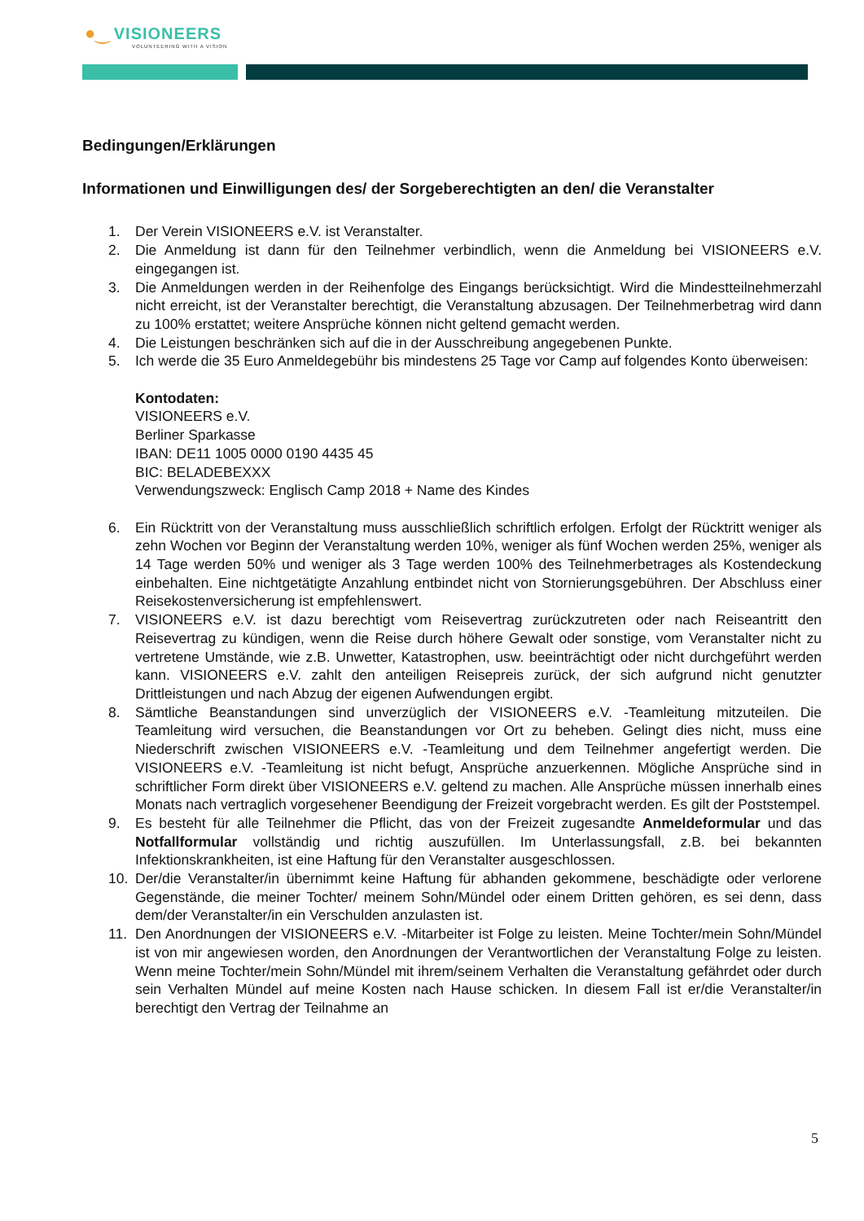●‿ VISIONEERS
VOLUNTEERING WITH A VISION
Bedingungen/Erklärungen
Informationen und Einwilligungen des/ der Sorgeberechtigten an den/ die Veranstalter
1. Der Verein VISIONEERS e.V. ist Veranstalter.
2. Die Anmeldung ist dann für den Teilnehmer verbindlich, wenn die Anmeldung bei VISIONEERS e.V. eingegangen ist.
3. Die Anmeldungen werden in der Reihenfolge des Eingangs berücksichtigt. Wird die Mindestteilnehmerzahl nicht erreicht, ist der Veranstalter berechtigt, die Veranstaltung abzusagen. Der Teilnehmerbetrag wird dann zu 100% erstattet; weitere Ansprüche können nicht geltend gemacht werden.
4. Die Leistungen beschränken sich auf die in der Ausschreibung angegebenen Punkte.
5. Ich werde die 35 Euro Anmeldegebühr bis mindestens 25 Tage vor Camp auf folgendes Konto überweisen:
Kontodaten:
VISIONEERS e.V.
Berliner Sparkasse
IBAN: DE11 1005 0000 0190 4435 45
BIC: BELADEBEXXX
Verwendungszweck: Englisch Camp 2018 + Name des Kindes
6. Ein Rücktritt von der Veranstaltung muss ausschließlich schriftlich erfolgen. Erfolgt der Rücktritt weniger als zehn Wochen vor Beginn der Veranstaltung werden 10%, weniger als fünf Wochen werden 25%, weniger als 14 Tage werden 50% und weniger als 3 Tage werden 100% des Teilnehmerbetrages als Kostendeckung einbehalten. Eine nichtgetätigte Anzahlung entbindet nicht von Stornierungsgebühren. Der Abschluss einer Reisekostenversicherung ist empfehlenswert.
7. VISIONEERS e.V. ist dazu berechtigt vom Reisevertrag zurückzutreten oder nach Reiseantritt den Reisevertrag zu kündigen, wenn die Reise durch höhere Gewalt oder sonstige, vom Veranstalter nicht zu vertretene Umstände, wie z.B. Unwetter, Katastrophen, usw. beeinträchtigt oder nicht durchgeführt werden kann. VISIONEERS e.V. zahlt den anteiligen Reisepreis zurück, der sich aufgrund nicht genutzter Drittleistungen und nach Abzug der eigenen Aufwendungen ergibt.
8. Sämtliche Beanstandungen sind unverzüglich der VISIONEERS e.V. -Teamleitung mitzuteilen. Die Teamleitung wird versuchen, die Beanstandungen vor Ort zu beheben. Gelingt dies nicht, muss eine Niederschrift zwischen VISIONEERS e.V. -Teamleitung und dem Teilnehmer angefertigt werden. Die VISIONEERS e.V. -Teamleitung ist nicht befugt, Ansprüche anzuerkennen. Mögliche Ansprüche sind in schriftlicher Form direkt über VISIONEERS e.V. geltend zu machen. Alle Ansprüche müssen innerhalb eines Monats nach vertraglich vorgesehener Beendigung der Freizeit vorgebracht werden. Es gilt der Poststempel.
9. Es besteht für alle Teilnehmer die Pflicht, das von der Freizeit zugesandte Anmeldeformular und das Notfallformular vollständig und richtig auszufüllen. Im Unterlassungsfall, z.B. bei bekannten Infektionskrankheiten, ist eine Haftung für den Veranstalter ausgeschlossen.
10. Der/die Veranstalter/in übernimmt keine Haftung für abhanden gekommene, beschädigte oder verlorene Gegenstände, die meiner Tochter/ meinem Sohn/Mündel oder einem Dritten gehören, es sei denn, dass dem/der Veranstalter/in ein Verschulden anzulasten ist.
11. Den Anordnungen der VISIONEERS e.V. -Mitarbeiter ist Folge zu leisten. Meine Tochter/mein Sohn/Mündel ist von mir angewiesen worden, den Anordnungen der Verantwortlichen der Veranstaltung Folge zu leisten. Wenn meine Tochter/mein Sohn/Mündel mit ihrem/seinem Verhalten die Veranstaltung gefährdet oder durch sein Verhalten Mündel auf meine Kosten nach Hause schicken. In diesem Fall ist er/die Veranstalter/in berechtigt den Vertrag der Teilnahme an
5